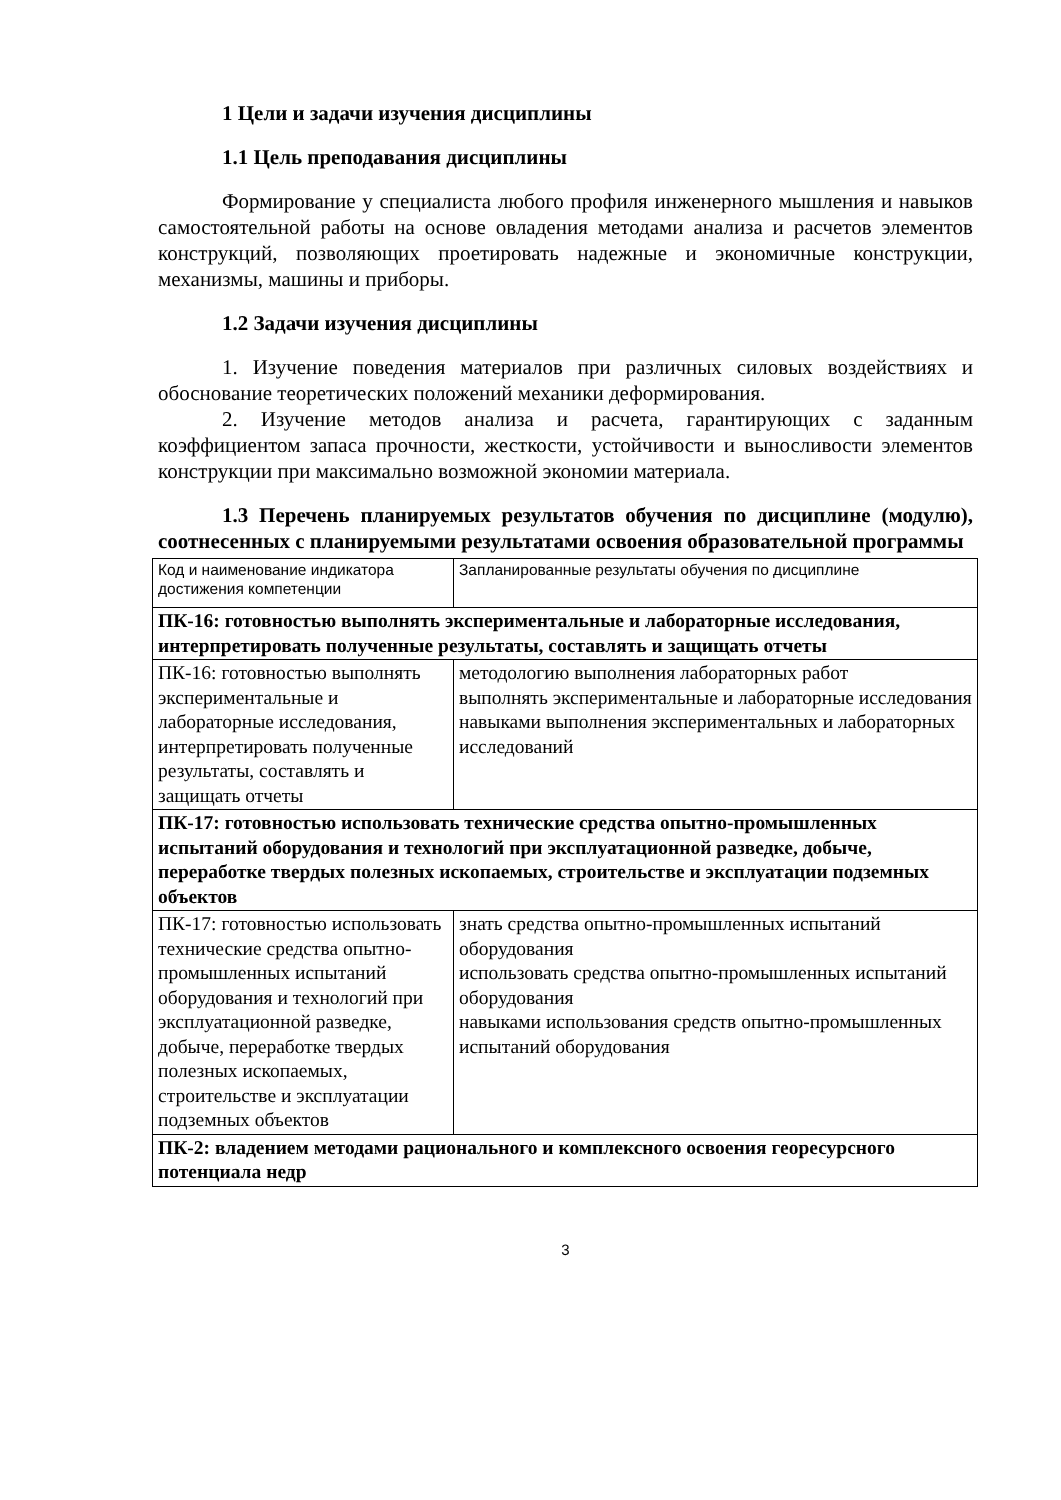1 Цели и задачи изучения дисциплины
1.1 Цель преподавания дисциплины
Формирование у специалиста любого профиля инженерного мышления и навыков самостоятельной работы на основе овладения методами анализа и расчетов элементов конструкций, позволяющих проетировать надежные и экономичные конструкции, механизмы, машины и приборы.
1.2 Задачи изучения дисциплины
1. Изучение поведения материалов при различных силовых воздействиях и обоснование теоретических положений механики деформирования.
2. Изучение методов анализа и расчета, гарантирующих с заданным коэффициентом запаса прочности, жесткости, устойчивости и выносливости элементов конструкции при максимально возможной экономии материала.
1.3 Перечень планируемых результатов обучения по дисциплине (модулю), соотнесенных с планируемыми результатами освоения образовательной программы
| Код и наименование индикатора достижения компетенции | Запланированные результаты обучения по дисциплине |
| ПК-16: готовностью выполнять экспериментальные и лабораторные исследования, интерпретировать полученные результаты, составлять и защищать отчеты | |
| ПК-16: готовностью выполнять экспериментальные и лабораторные исследования, интерпретировать полученные результаты, составлять и защищать отчеты | методологию выполнения лабораторных работ выполнять экспериментальные и лабораторные исследования навыками выполнения экспериментальных и лабораторных исследований |
| ПК-17: готовностью использовать технические средства опытно-промышленных испытаний оборудования и технологий при эксплуатационной разведке, добыче, переработке твердых полезных ископаемых, строительстве и эксплуатации подземных объектов | |
| ПК-17: готовностью использовать технические средства опытно-промышленных испытаний оборудования и технологий при эксплуатационной разведке, добыче, переработке твердых полезных ископаемых, строительстве и эксплуатации подземных объектов | знать средства опытно-промышленных испытаний оборудования использовать средства опытно-промышленных испытаний оборудования навыками использования средств опытно-промышленных испытаний оборудования |
| ПК-2: владением методами рационального и комплексного освоения георесурсного потенциала недр | |
3